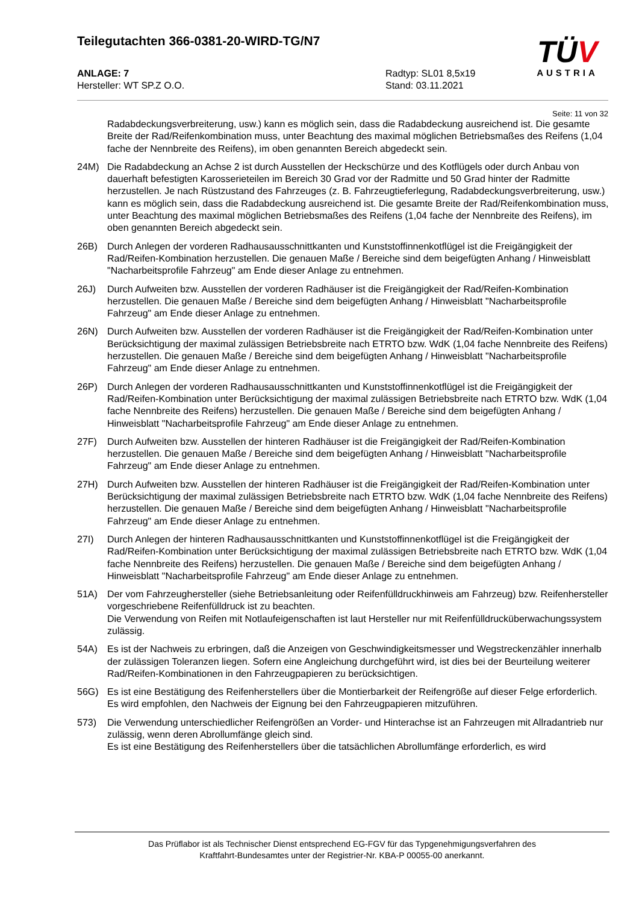Teilegutachten 366-0381-20-WIRD-TG/N7
ANLAGE: 7
Hersteller: WT SP.Z O.O.
Radtyp: SL01 8,5x19
Stand: 03.11.2021
TÜV
AUSTRIA
Seite: 11 von 32
Radabdeckungsverbreiterung, usw.) kann es möglich sein, dass die Radabdeckung ausreichend ist. Die gesamte Breite der Rad/Reifenkombination muss, unter Beachtung des maximal möglichen Betriebsmaßes des Reifens (1,04 fache der Nennbreite des Reifens), im oben genannten Bereich abgedeckt sein.
24M) Die Radabdeckung an Achse 2 ist durch Ausstellen der Heckschürze und des Kotflügels oder durch Anbau von dauerhaft befestigten Karosserieteilen im Bereich 30 Grad vor der Radmitte und 50 Grad hinter der Radmitte herzustellen. Je nach Rüstzustand des Fahrzeuges (z. B. Fahrzeugtieferlegung, Radabdeckungsverbreiterung, usw.) kann es möglich sein, dass die Radabdeckung ausreichend ist. Die gesamte Breite der Rad/Reifenkombination muss, unter Beachtung des maximal möglichen Betriebsmaßes des Reifens (1,04 fache der Nennbreite des Reifens), im oben genannten Bereich abgedeckt sein.
26B) Durch Anlegen der vorderen Radhausausschnittkanten und Kunststoffinnenkotflügel ist die Freigängigkeit der Rad/Reifen-Kombination herzustellen. Die genauen Maße / Bereiche sind dem beigefügten Anhang / Hinweisblatt "Nacharbeitsprofile Fahrzeug" am Ende dieser Anlage zu entnehmen.
26J) Durch Aufweiten bzw. Ausstellen der vorderen Radhäuser ist die Freigängigkeit der Rad/Reifen-Kombination herzustellen. Die genauen Maße / Bereiche sind dem beigefügten Anhang / Hinweisblatt "Nacharbeitsprofile Fahrzeug" am Ende dieser Anlage zu entnehmen.
26N) Durch Aufweiten bzw. Ausstellen der vorderen Radhäuser ist die Freigängigkeit der Rad/Reifen-Kombination unter Berücksichtigung der maximal zulässigen Betriebsbreite nach ETRTO bzw. WdK (1,04 fache Nennbreite des Reifens) herzustellen. Die genauen Maße / Bereiche sind dem beigefügten Anhang / Hinweisblatt "Nacharbeitsprofile Fahrzeug" am Ende dieser Anlage zu entnehmen.
26P) Durch Anlegen der vorderen Radhausausschnittkanten und Kunststoffinnenkotflügel ist die Freigängigkeit der Rad/Reifen-Kombination unter Berücksichtigung der maximal zulässigen Betriebsbreite nach ETRTO bzw. WdK (1,04 fache Nennbreite des Reifens) herzustellen. Die genauen Maße / Bereiche sind dem beigefügten Anhang / Hinweisblatt "Nacharbeitsprofile Fahrzeug" am Ende dieser Anlage zu entnehmen.
27F) Durch Aufweiten bzw. Ausstellen der hinteren Radhäuser ist die Freigängigkeit der Rad/Reifen-Kombination herzustellen. Die genauen Maße / Bereiche sind dem beigefügten Anhang / Hinweisblatt "Nacharbeitsprofile Fahrzeug" am Ende dieser Anlage zu entnehmen.
27H) Durch Aufweiten bzw. Ausstellen der hinteren Radhäuser ist die Freigängigkeit der Rad/Reifen-Kombination unter Berücksichtigung der maximal zulässigen Betriebsbreite nach ETRTO bzw. WdK (1,04 fache Nennbreite des Reifens) herzustellen. Die genauen Maße / Bereiche sind dem beigefügten Anhang / Hinweisblatt "Nacharbeitsprofile Fahrzeug" am Ende dieser Anlage zu entnehmen.
27I) Durch Anlegen der hinteren Radhausausschnittkanten und Kunststoffinnenkotflügel ist die Freigängigkeit der Rad/Reifen-Kombination unter Berücksichtigung der maximal zulässigen Betriebsbreite nach ETRTO bzw. WdK (1,04 fache Nennbreite des Reifens) herzustellen. Die genauen Maße / Bereiche sind dem beigefügten Anhang / Hinweisblatt "Nacharbeitsprofile Fahrzeug" am Ende dieser Anlage zu entnehmen.
51A) Der vom Fahrzeughersteller (siehe Betriebsanleitung oder Reifenfülldruckhinweis am Fahrzeug) bzw. Reifenhersteller vorgeschriebene Reifenfülldruck ist zu beachten.
Die Verwendung von Reifen mit Notlaufeigenschaften ist laut Hersteller nur mit Reifenfülldrucküberwachungssystem zulässig.
54A) Es ist der Nachweis zu erbringen, daß die Anzeigen von Geschwindigkeitsmesser und Wegstreckenzähler innerhalb der zulässigen Toleranzen liegen. Sofern eine Angleichung durchgeführt wird, ist dies bei der Beurteilung weiterer Rad/Reifen-Kombinationen in den Fahrzeugpapieren zu berücksichtigen.
56G) Es ist eine Bestätigung des Reifenherstellers über die Montierbarkeit der Reifengröße auf dieser Felge erforderlich. Es wird empfohlen, den Nachweis der Eignung bei den Fahrzeugpapieren mitzuführen.
573) Die Verwendung unterschiedlicher Reifengrößen an Vorder- und Hinterachse ist an Fahrzeugen mit Allradantrieb nur zulässig, wenn deren Abrollumfänge gleich sind.
Es ist eine Bestätigung des Reifenherstellers über die tatsächlichen Abrollumfänge erforderlich, es wird
Das Prüflabor ist als Technischer Dienst entsprechend EG-FGV für das Typgenehmigungsverfahren des
Kraftfahrt-Bundesamtes unter der Registrier-Nr. KBA-P 00055-00 anerkannt.